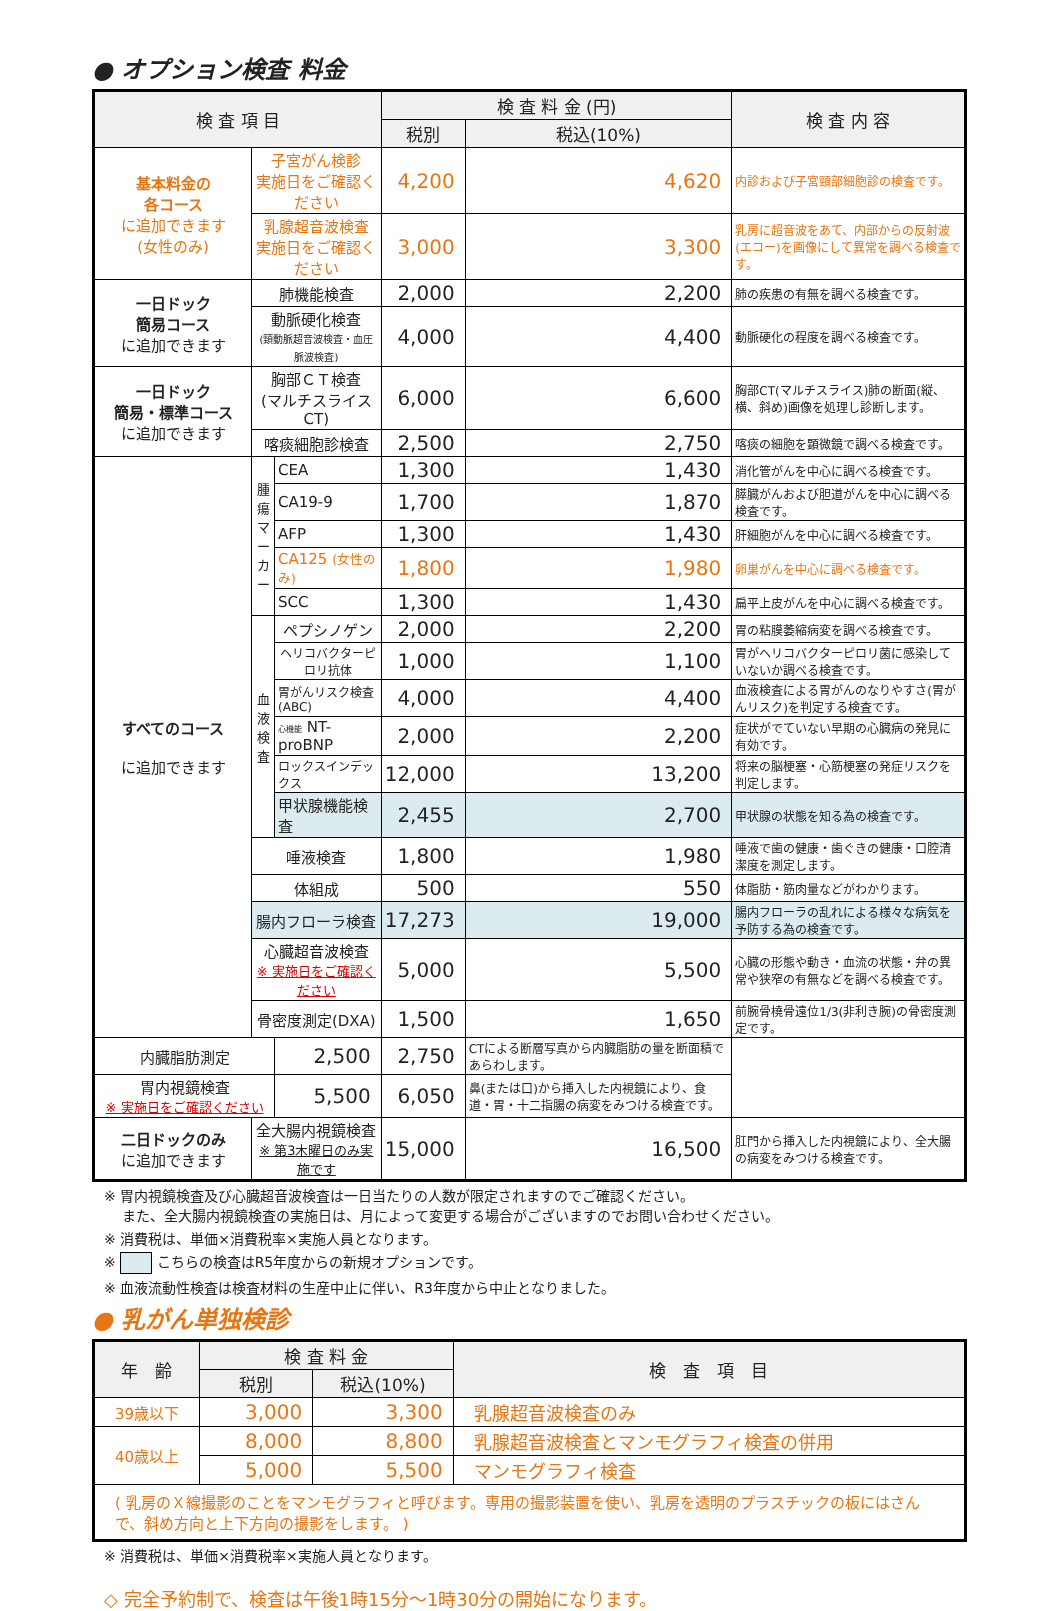● オプション検査 料金
| 検 査 項 目 | | | 検 査 料 金 (円) | | 検 査 内 容 |
| --- | --- | --- | --- | --- | --- |
| | | | 税別 | 税込(10%) | |
| 基本料金の 各コース に追加できます (女性のみ) | 子宮がん検診 実施日をご確認ください | | 4,200 | 4,620 | 内診および子宮頸部細胞診の検査です。 |
| | 乳腺超音波検査 実施日をご確認ください | | 3,000 | 3,300 | 乳房に超音波をあて、内部からの反射波(エコー)を画像にして異常を調べる検査です。 |
| 一日ドック 簡易コース に追加できます | 肺機能検査 | | 2,000 | 2,200 | 肺の疾患の有無を調べる検査です。 |
| | 動脈硬化検査 (頸動脈超音波検査・血圧脈波検査) | | 4,000 | 4,400 | 動脈硬化の程度を調べる検査です。 |
| 一日ドック 簡易・標準コース に追加できます | 胸部ＣＴ検査 (マルチスライスCT) | | 6,000 | 6,600 | 胸部CT(マルチスライス)肺の断面(縦、横、斜め)画像を処理し診断します。 |
| | 喀痰細胞診検査 | | 2,500 | 2,750 | 喀痰の細胞を顕微鏡で調べる検査です。 |
| すべてのコース に追加できます | 腫瘍マーカー | CEA | 1,300 | 1,430 | 消化管がんを中心に調べる検査です。 |
| | | CA19-9 | 1,700 | 1,870 | 膵臓がんおよび胆道がんを中心に調べる検査です。 |
| | | AFP | 1,300 | 1,430 | 肝細胞がんを中心に調べる検査です。 |
| | | CA125 (女性のみ) | 1,800 | 1,980 | 卵巣がんを中心に調べる検査です。 |
| | | SCC | 1,300 | 1,430 | 扁平上皮がんを中心に調べる検査です。 |
| | 血液検査 | ペプシノゲン | 2,000 | 2,200 | 胃の粘膜萎縮病変を調べる検査です。 |
| | | ヘリコバクターピロリ抗体 | 1,000 | 1,100 | 胃がヘリコバクターピロリ菌に感染していないか調べる検査です。 |
| | | 胃がんリスク検査(ABC) | 4,000 | 4,400 | 血液検査による胃がんのなりやすさ(胃がんリスク)を判定する検査です。 |
| | | 心機能 NT-proBNP | 2,000 | 2,200 | 症状がでていない早期の心臓病の発見に有効です。 |
| | | ロックスインデックス | 12,000 | 13,200 | 将来の脳梗塞・心筋梗塞の発症リスクを判定します。 |
| | | 甲状腺機能検査 | 2,455 | 2,700 | 甲状腺の状態を知る為の検査です。 |
| | 唾液検査 | | 1,800 | 1,980 | 唾液で歯の健康・歯ぐきの健康・口腔清潔度を測定します。 |
| | 体組成 | | 500 | 550 | 体脂肪・筋肉量などがわかります。 |
| | 腸内フローラ検査 | | 17,273 | 19,000 | 腸内フローラの乱れによる様々な病気を予防する為の検査です。 |
| | 心臓超音波検査 ※ 実施日をご確認ください | | 5,000 | 5,500 | 心臓の形態や動き・血流の状態・弁の異常や狭窄の有無などを調べる検査です。 |
| | 骨密度測定(DXA) | | 1,500 | 1,650 | 前腕骨橈骨遠位1/3(非利き腕)の骨密度測定です。 |
| 内臓脂肪測定 | | 2,500 | 2,750 | CTによる断層写真から内臓脂肪の量を断面積であらわします。 | |
| 胃内視鏡検査 ※ 実施日をご確認ください | | 5,500 | 6,050 | 鼻(または口)から挿入した内視鏡により、食道・胃・十二指腸の病変をみつける検査です。 | |
| 二日ドックのみ に追加できます | 全大腸内視鏡検査 ※ 第3木曜日のみ実施です | | 15,000 | 16,500 | 肛門から挿入した内視鏡により、全大腸の病変をみつける検査です。 |
※ 胃内視鏡検査及び心臓超音波検査は一日当たりの人数が限定されますのでご確認ください。
　 また、全大腸内視鏡検査の実施日は、月によって変更する場合がございますのでお問い合わせください。
※ 消費税は、単価×消費税率×実施人員となります。
※ こちらの検査はR5年度からの新規オプションです。
※ 血液流動性検査は検査材料の生産中止に伴い、R3年度から中止となりました。
● 乳がん単独検診
| 年 齢 | 検 査 料 金 | | 検 査 項 目 |
| --- | --- | --- | --- |
| | 税別 | 税込(10%) | |
| 39歳以下 | 3,000 | 3,300 | 乳腺超音波検査のみ |
| 40歳以上 | 8,000 | 8,800 | 乳腺超音波検査とマンモグラフィ検査の併用 |
| | 5,000 | 5,500 | マンモグラフィ検査 |
| ( 乳房のＸ線撮影のことをマンモグラフィと呼びます。専用の撮影装置を使い、乳房を透明のプラスチックの板にはさんで、斜め方向と上下方向の撮影をします。 ) | | | |
※ 消費税は、単価×消費税率×実施人員となります。
◇ 完全予約制で、検査は午後1時15分～1時30分の開始になります。